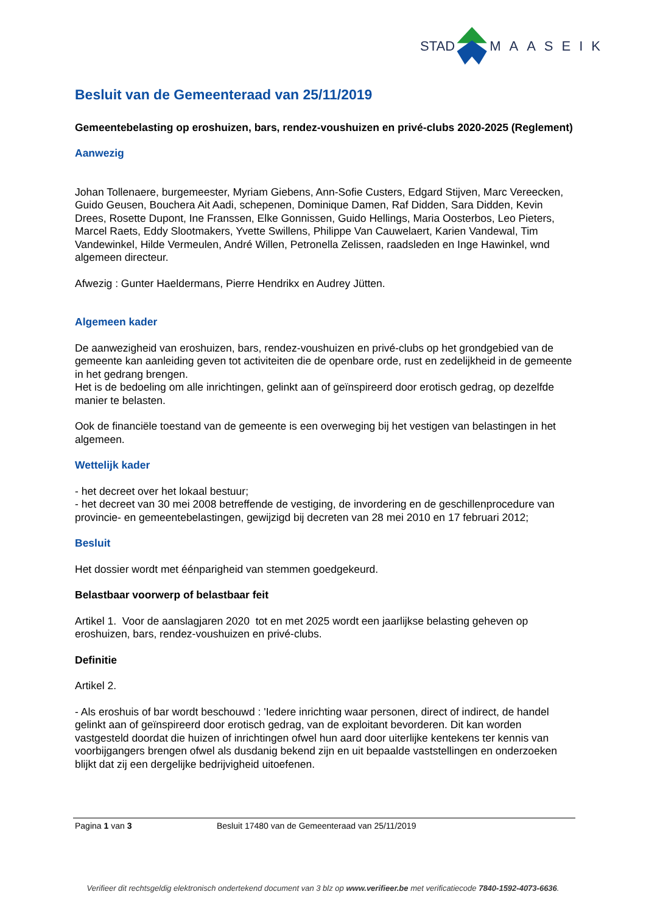STAD MAASEIK
Besluit van de Gemeenteraad van 25/11/2019
Gemeentebelasting op eroshuizen, bars, rendez-voushuizen en privé-clubs 2020-2025 (Reglement)
Aanwezig
Johan Tollenaere, burgemeester, Myriam Giebens, Ann-Sofie Custers, Edgard Stijven, Marc Vereecken, Guido Geusen, Bouchera Ait Aadi, schepenen, Dominique Damen, Raf Didden, Sara Didden, Kevin Drees, Rosette Dupont, Ine Franssen, Elke Gonnissen, Guido Hellings, Maria Oosterbos, Leo Pieters, Marcel Raets, Eddy Slootmakers, Yvette Swillens, Philippe Van Cauwelaert, Karien Vandewal, Tim Vandewinkel, Hilde Vermeulen, André Willen, Petronella Zelissen, raadsleden en Inge Hawinkel, wnd algemeen directeur.
Afwezig : Gunter Haeldermans, Pierre Hendrikx en Audrey Jütten.
Algemeen kader
De aanwezigheid van eroshuizen, bars, rendez-voushuizen en privé-clubs op het grondgebied van de gemeente kan aanleiding geven tot activiteiten die de openbare orde, rust en zedelijkheid in de gemeente in het gedrang brengen.
Het is de bedoeling om alle inrichtingen, gelinkt aan of geïnspireerd door erotisch gedrag, op dezelfde manier te belasten.
Ook de financiële toestand van de gemeente is een overweging bij het vestigen van belastingen in het algemeen.
Wettelijk kader
- het decreet over het lokaal bestuur;
- het decreet van 30 mei 2008 betreffende de vestiging, de invordering en de geschillenprocedure van provincie- en gemeentebelastingen, gewijzigd bij decreten van 28 mei 2010 en 17 februari 2012;
Besluit
Het dossier wordt met éénparigheid van stemmen goedgekeurd.
Belastbaar voorwerp of belastbaar feit
Artikel 1. Voor de aanslagjaren 2020 tot en met 2025 wordt een jaarlijkse belasting geheven op eroshuizen, bars, rendez-voushuizen en privé-clubs.
Definitie
Artikel 2.
- Als eroshuis of bar wordt beschouwd : 'Iedere inrichting waar personen, direct of indirect, de handel gelinkt aan of geïnspireerd door erotisch gedrag, van de exploitant bevorderen. Dit kan worden vastgesteld doordat die huizen of inrichtingen ofwel hun aard door uiterlijke kentekens ter kennis van voorbijgangers brengen ofwel als dusdanig bekend zijn en uit bepaalde vaststellingen en onderzoeken blijkt dat zij een dergelijke bedrijvigheid uitoefenen.
Pagina 1 van 3 Besluit 17480 van de Gemeenteraad van 25/11/2019
Verifieer dit rechtsgeldig elektronisch ondertekend document van 3 blz op www.verifieer.be met verificatiecode 7840-1592-4073-6636.